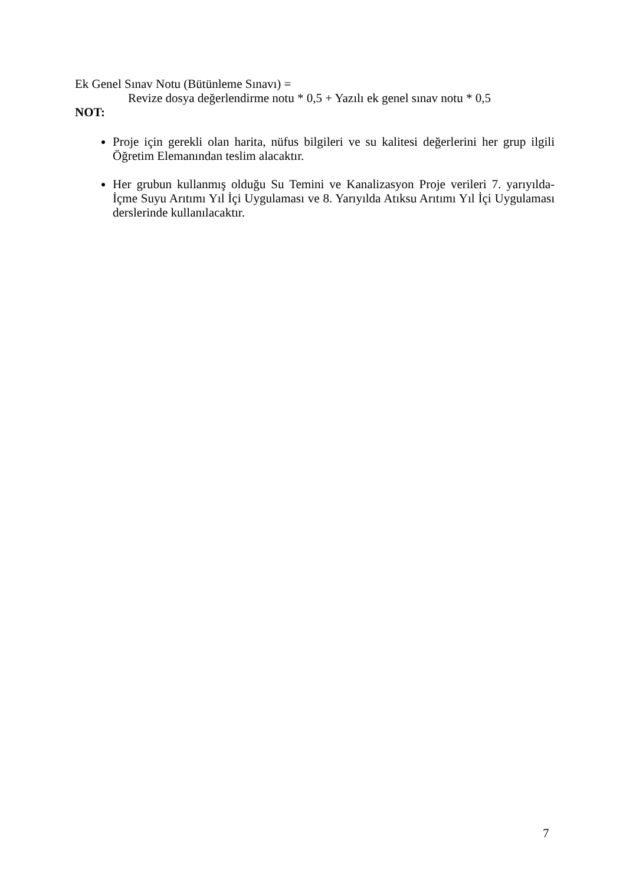Ek Genel Sınav Notu (Bütünleme Sınavı) =
Revize dosya değerlendirme notu * 0,5 + Yazılı ek genel sınav notu * 0,5
NOT:
Proje için gerekli olan harita, nüfus bilgileri ve su kalitesi değerlerini her grup ilgili Öğretim Elemanından teslim alacaktır.
Her grubun kullanmış olduğu Su Temini ve Kanalizasyon Proje verileri 7. yarıyılda-İçme Suyu Arıtımı Yıl İçi Uygulaması ve 8. Yarıyılda Atıksu Arıtımı Yıl İçi Uygulaması derslerinde kullanılacaktır.
7